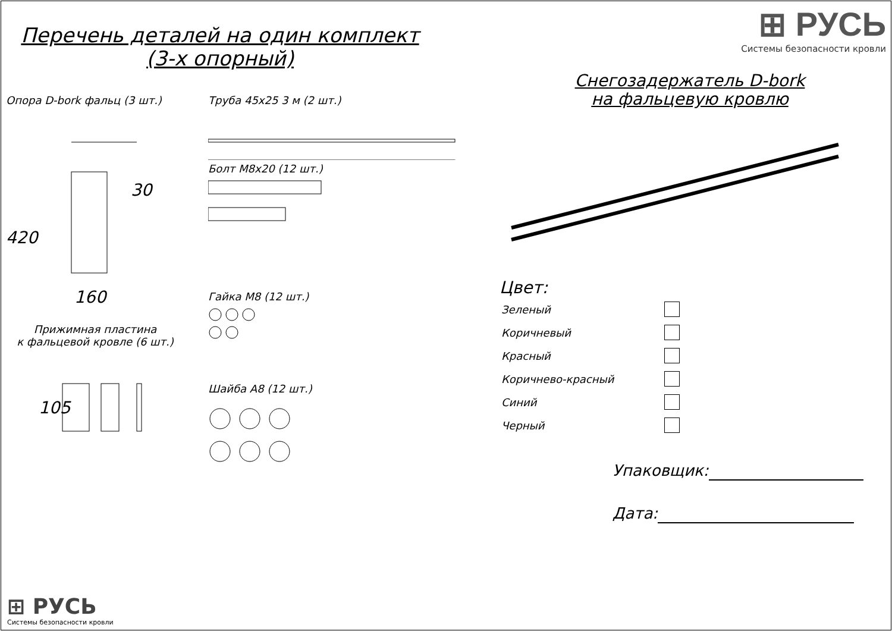Перечень деталей на один комплект
(3-х опорный)
Опора D-bork фальц (3 шт.)
420
30
160
Прижимная пластина
к фальцевой кровле (6 шт.)
105
Труба 45х25 3 м (2 шт.)
Болт М8х20 (12 шт.)
Гайка М8 (12 шт.)
Шайба А8 (12 шт.)
⊞ РУСЬ
Системы безопасности кровли
Снегозадержатель D-bork
на фальцевую кровлю
Цвет:
| Зеленый | |
| Коричневый | |
| Красный | |
| Коричнево-красный | |
| Синий | |
| Черный | |
Упаковщик:
Дата:
⊞ РУСЬ
Системы безопасности кровли